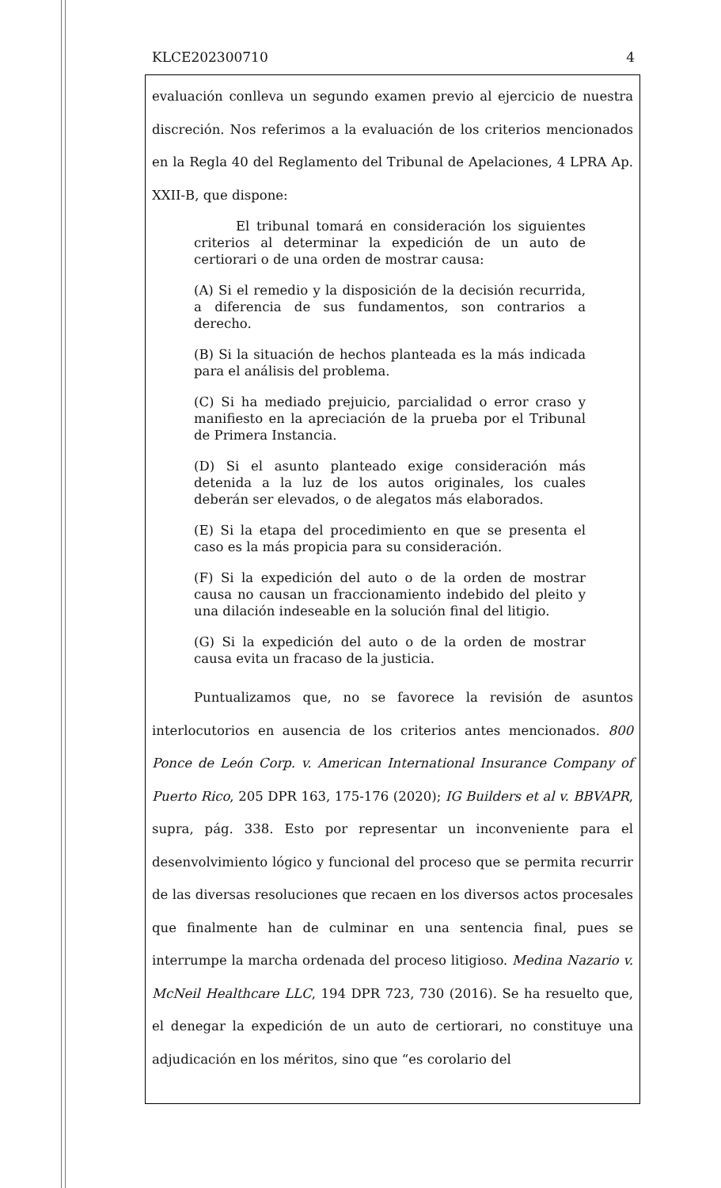KLCE202300710 4
evaluación conlleva un segundo examen previo al ejercicio de nuestra discreción. Nos referimos a la evaluación de los criterios mencionados en la Regla 40 del Reglamento del Tribunal de Apelaciones, 4 LPRA Ap. XXII-B, que dispone:
El tribunal tomará en consideración los siguientes criterios al determinar la expedición de un auto de certiorari o de una orden de mostrar causa:
(A) Si el remedio y la disposición de la decisión recurrida, a diferencia de sus fundamentos, son contrarios a derecho.
(B) Si la situación de hechos planteada es la más indicada para el análisis del problema.
(C) Si ha mediado prejuicio, parcialidad o error craso y manifiesto en la apreciación de la prueba por el Tribunal de Primera Instancia.
(D) Si el asunto planteado exige consideración más detenida a la luz de los autos originales, los cuales deberán ser elevados, o de alegatos más elaborados.
(E) Si la etapa del procedimiento en que se presenta el caso es la más propicia para su consideración.
(F) Si la expedición del auto o de la orden de mostrar causa no causan un fraccionamiento indebido del pleito y una dilación indeseable en la solución final del litigio.
(G) Si la expedición del auto o de la orden de mostrar causa evita un fracaso de la justicia.
Puntualizamos que, no se favorece la revisión de asuntos interlocutorios en ausencia de los criterios antes mencionados. 800 Ponce de León Corp. v. American International Insurance Company of Puerto Rico, 205 DPR 163, 175-176 (2020); IG Builders et al v. BBVAPR, supra, pág. 338. Esto por representar un inconveniente para el desenvolvimiento lógico y funcional del proceso que se permita recurrir de las diversas resoluciones que recaen en los diversos actos procesales que finalmente han de culminar en una sentencia final, pues se interrumpe la marcha ordenada del proceso litigioso. Medina Nazario v. McNeil Healthcare LLC, 194 DPR 723, 730 (2016). Se ha resuelto que, el denegar la expedición de un auto de certiorari, no constituye una adjudicación en los méritos, sino que “es corolario del